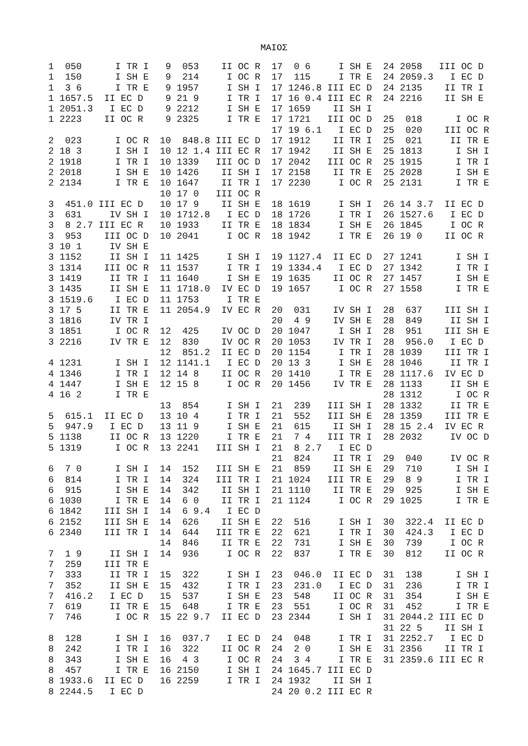ΜΑΙΟΣ
1  050      I TR I   9  053    II OC R  17  0 6     I SH E  24 2058   III OC D
1  150      I SH E   9  214     I OC R  17  115     I TR E  24 2059.3   I EC D
1  3 6      I TR E   9 1957     I SH I  17 1246.8 III EC D  24 2135    II TR I
1 1657.5  II EC D    9 21 9     I TR I  17 16 0.4 III EC R  24 2216    II SH E
1 2051.3   I EC D    9 2212     I SH E  17 1659    II SH I
1 2223    II OC R    9 2325     I TR E  17 1721   III OC D  25  018      I OC R
                                        17 19 6.1   I EC D  25  020    III OC R
2  023      I OC R  10  848.8 III EC D  17 1912    II TR I  25  021     II TR E
2 18 3      I SH I  10 12 1.4 III EC R  17 1942    II SH E  25 1813      I SH I
2 1918      I TR I  10 1339   III OC D  17 2042   III OC R  25 1915      I TR I
2 2018      I SH E  10 1426    II SH I  17 2158    II TR E  25 2028      I SH E
2 2134      I TR E  10 1647    II TR I  17 2230     I OC R  25 2131      I TR E
                    10 17 0   III OC R
3  451.0 III EC D   10 17 9    II SH E  18 1619     I SH I  26 14 3.7  II EC D
3  631     IV SH I  10 1712.8   I EC D  18 1726     I TR I  26 1527.6   I EC D
3  8 2.7 III EC R   10 1933    II TR E  18 1834     I SH E  26 1845     I OC R
3  953    III OC D  10 2041     I OC R  18 1942     I TR E  26 19 0    II OC R
3 10 1     IV SH E
3 1152     II SH I  11 1425     I SH I  19 1127.4  II EC D  27 1241      I SH I
3 1314    III OC R  11 1537     I TR I  19 1334.4   I EC D  27 1342      I TR I
3 1419     II TR I  11 1640     I SH E  19 1635    II OC R  27 1457      I SH E
3 1435     II SH E  11 1718.0  IV EC D  19 1657     I OC R  27 1558      I TR E
3 1519.6    I EC D  11 1753     I TR E
3 17 5     II TR E  11 2054.9  IV EC R  20  031    IV SH I  28  637    III SH I
3 1816     IV TR I                      20  4 9    IV SH E  28  849     II SH I
3 1851      I OC R  12  425    IV OC D  20 1047     I SH I  28  951    III SH E
3 2216     IV TR E  12  830    IV OC R  20 1053    IV TR I  28  956.0   I EC D
                    12  851.2  II EC D  20 1154     I TR I  28 1039    III TR I
4 1231      I SH I  12 1141.1   I EC D  20 13 3     I SH E  28 1046     II TR I
4 1346      I TR I  12 14 8    II OC R  20 1410     I TR E  28 1117.6  IV EC D
4 1447      I SH E  12 15 8     I OC R  20 1456    IV TR E  28 1133     II SH E
4 16 2      I TR E                                          28 1312      I OC R
                    13  854     I SH I  21  239   III SH I  28 1332     II TR E
5  615.1  II EC D   13 10 4     I TR I  21  552   III SH E  28 1359    III TR E
5  947.9   I EC D   13 11 9     I SH E  21  615    II SH I  28 15 2.4  IV EC R
5 1138     II OC R  13 1220     I TR E  21  7 4   III TR I  28 2032     IV OC D
5 1319      I OC R  13 2241   III SH I  21  8 2.7   I EC D
                                        21  824    II TR I  29  040     IV OC R
6  7 0      I SH I  14  152   III SH E  21  859    II SH E  29  710      I SH I
6  814      I TR I  14  324   III TR I  21 1024   III TR E  29  8 9      I TR I
6  915      I SH E  14  342    II SH I  21 1110    II TR E  29  925      I SH E
6 1030      I TR E  14  6 0    II TR I  21 1124     I OC R  29 1025      I TR E
6 1842    III SH I  14  6 9.4   I EC D
6 2152    III SH E  14  626    II SH E  22  516     I SH I  30  322.4  II EC D
6 2340    III TR I  14  644   III TR E  22  621     I TR I  30  424.3   I EC D
                    14  846    II TR E  22  731     I SH E  30  739     I OC R
7  1 9     II SH I  14  936     I OC R  22  837     I TR E  30  812    II OC R
7  259    III TR E
7  333     II TR I  15  322     I SH I  23  046.0  II EC D  31  138      I SH I
7  352     II SH E  15  432     I TR I  23  231.0   I EC D  31  236      I TR I
7  416.2   I EC D   15  537     I SH E  23  548    II OC R  31  354      I SH E
7  619     II TR E  15  648     I TR E  23  551     I OC R  31  452      I TR E
7  746      I OC R  15 22 9.7  II EC D  23 2344     I SH I  31 2044.2 III EC D
                                                            31 22 5    II SH I
8  128      I SH I  16  037.7   I EC D  24  048     I TR I  31 2252.7   I EC D
8  242      I TR I  16  322    II OC R  24  2 0     I SH E  31 2356    II TR I
8  343      I SH E  16  4 3     I OC R  24  3 4     I TR E  31 2359.6 III EC R
8  457      I TR E  16 2150     I SH I  24 1645.7 III EC D
8 1933.6  II EC D   16 2259     I TR I  24 1932    II SH I
8 2244.5   I EC D                       24 20 0.2 III EC R